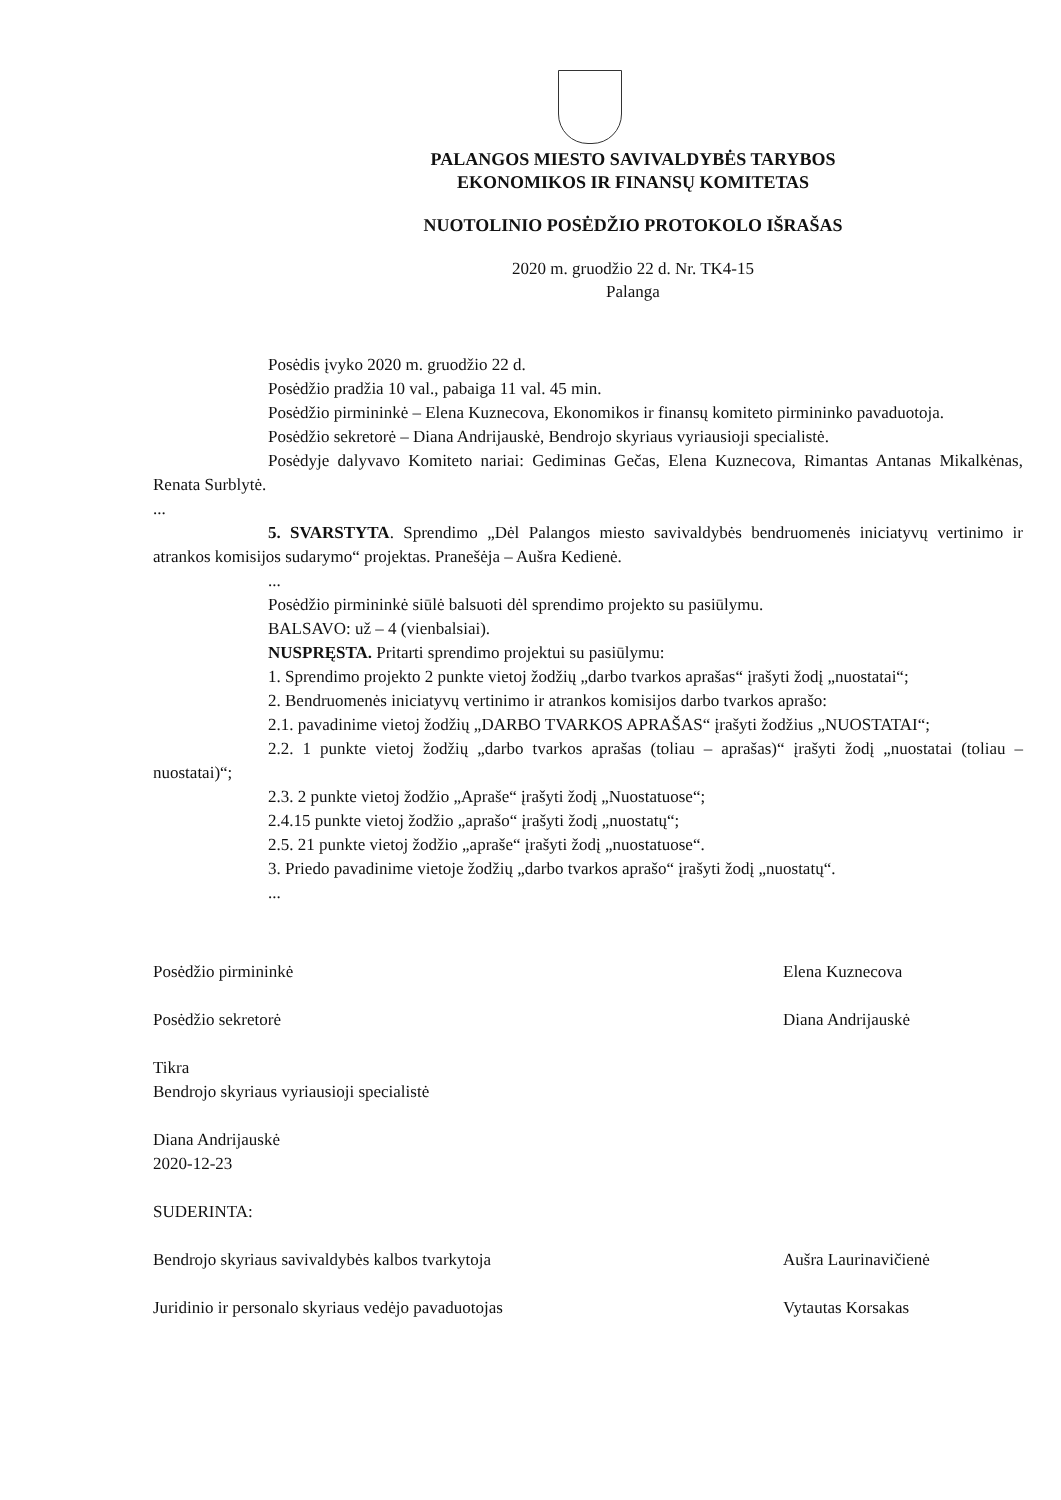PALANGOS MIESTO SAVIVALDYBĖS TARYBOS
EKONOMIKOS IR FINANSŲ KOMITETAS
NUOTOLINIO POSĖDŽIO PROTOKOLO IŠRAŠAS
2020 m. gruodžio 22 d. Nr. TK4-15
Palanga
Posėdis įvyko 2020 m. gruodžio 22 d.
Posėdžio pradžia 10 val., pabaiga 11 val. 45 min.
Posėdžio pirmininkė – Elena Kuznecova, Ekonomikos ir finansų komiteto pirmininko pavaduotoja.
Posėdžio sekretorė – Diana Andrijauskė, Bendrojo skyriaus vyriausioji specialistė.
Posėdyje dalyvavo Komiteto nariai: Gediminas Gečas, Elena Kuznecova, Rimantas Antanas Mikalkėnas, Renata Surblytė.
...
5. SVARSTYTA. Sprendimo „Dėl Palangos miesto savivaldybės bendruomenės iniciatyvų vertinimo ir atrankos komisijos sudarymo“ projektas. Pranešėja – Aušra Kedienė.
...
Posėdžio pirmininkė siūlė balsuoti dėl sprendimo projekto su pasiūlymu.
BALSAVO: už – 4 (vienbalsiai).
NUSPRĘSTA. Pritarti sprendimo projektui su pasiūlymu:
1. Sprendimo projekto 2 punkte vietoj žodžių „darbo tvarkos aprašas“ įrašyti žodį „nuostatai“;
2. Bendruomenės iniciatyvų vertinimo ir atrankos komisijos darbo tvarkos aprašo:
2.1. pavadinime vietoj žodžių „DARBO TVARKOS APRAŠAS“ įrašyti žodžius „NUOSTATAI“;
2.2. 1 punkte vietoj žodžių „darbo tvarkos aprašas (toliau – aprašas)“ įrašyti žodį „nuostatai (toliau – nuostatai)“;
2.3. 2 punkte vietoj žodžio „Apraše“ įrašyti žodį „Nuostatuose“;
2.4.15 punkte vietoj žodžio „aprašo“ įrašyti žodį „nuostatų“;
2.5. 21 punkte vietoj žodžio „apraše“ įrašyti žodį „nuostatuose“.
3. Priedo pavadinime vietoje žodžių „darbo tvarkos aprašo“ įrašyti žodį „nuostatų“.
...
Posėdžio pirmininkė Elena Kuznecova
Posėdžio sekretorė Diana Andrijauskė
Tikra
Bendrojo skyriaus vyriausioji specialistė
Diana Andrijauskė
2020-12-23
SUDERINTA:
Bendrojo skyriaus savivaldybės kalbos tvarkytoja Aušra Laurinavičienė
Juridinio ir personalo skyriaus vedėjo pavaduotojas Vytautas Korsakas